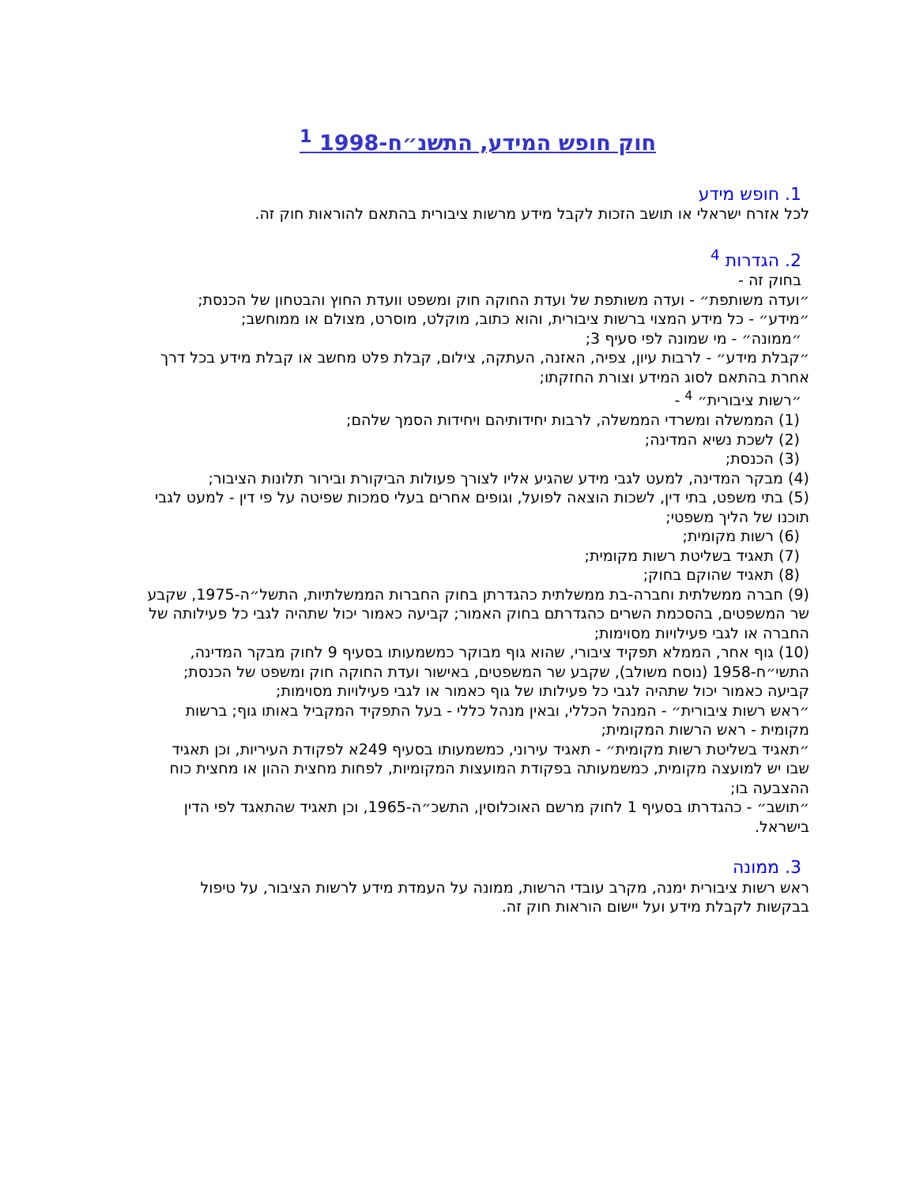חוק חופש המידע, התשנ״ח-1998 <sup>1</sup>
1. חופש מידע
לכל אזרח ישראלי או תושב הזכות לקבל מידע מרשות ציבורית בהתאם להוראות חוק זה.
2. הגדרות <sup>4</sup>
בחוק זה -
״ועדה משותפת״ - ועדה משותפת של ועדת החוקה חוק ומשפט וועדת החוץ והבטחון של הכנסת;
״מידע״ - כל מידע המצוי ברשות ציבורית, והוא כתוב, מוקלט, מוסרט, מצולם או ממוחשב;
״ממונה״ - מי שמונה לפי סעיף 3;
״קבלת מידע״ - לרבות עיון, צפיה, האזנה, העתקה, צילום, קבלת פלט מחשב או קבלת מידע בכל דרך אחרת בהתאם לסוג המידע וצורת החזקתו;
״רשות ציבורית״ <sup>4</sup> -
(1) הממשלה ומשרדי הממשלה, לרבות יחידותיהם ויחידות הסמך שלהם;
(2) לשכת נשיא המדינה;
(3) הכנסת;
(4) מבקר המדינה, למעט לגבי מידע שהגיע אליו לצורך פעולות הביקורת ובירור תלונות הציבור;
(5) בתי משפט, בתי דין, לשכות הוצאה לפועל, וגופים אחרים בעלי סמכות שפיטה על פי דין - למעט לגבי תוכנו של הליך משפטי;
(6) רשות מקומית;
(7) תאגיד בשליטת רשות מקומית;
(8) תאגיד שהוקם בחוק;
(9) חברה ממשלתית וחברה-בת ממשלתית כהגדרתן בחוק החברות הממשלתיות, התשל״ה-1975, שקבע שר המשפטים, בהסכמת השרים כהגדרתם בחוק האמור; קביעה כאמור יכול שתהיה לגבי כל פעילותה של החברה או לגבי פעילויות מסוימות;
(10) גוף אחר, הממלא תפקיד ציבורי, שהוא גוף מבוקר כמשמעותו בסעיף 9 לחוק מבקר המדינה, התשי״ח-1958 (נוסח משולב), שקבע שר המשפטים, באישור ועדת החוקה חוק ומשפט של הכנסת; קביעה כאמור יכול שתהיה לגבי כל פעילותו של גוף כאמור או לגבי פעילויות מסוימות;
״ראש רשות ציבורית״ - המנהל הכללי, ובאין מנהל כללי - בעל התפקיד המקביל באותו גוף; ברשות מקומית - ראש הרשות המקומית;
״תאגיד בשליטת רשות מקומית״ - תאגיד עירוני, כמשמעותו בסעיף 249א לפקודת העיריות, וכן תאגיד שבו יש למועצה מקומית, כמשמעותה בפקודת המועצות המקומיות, לפחות מחצית ההון או מחצית כוח ההצבעה בו;
״תושב״ - כהגדרתו בסעיף 1 לחוק מרשם האוכלוסין, התשכ״ה-1965, וכן תאגיד שהתאגד לפי הדין בישראל.
3. ממונה
ראש רשות ציבורית ימנה, מקרב עובדי הרשות, ממונה על העמדת מידע לרשות הציבור, על טיפול בבקשות לקבלת מידע ועל יישום הוראות חוק זה.